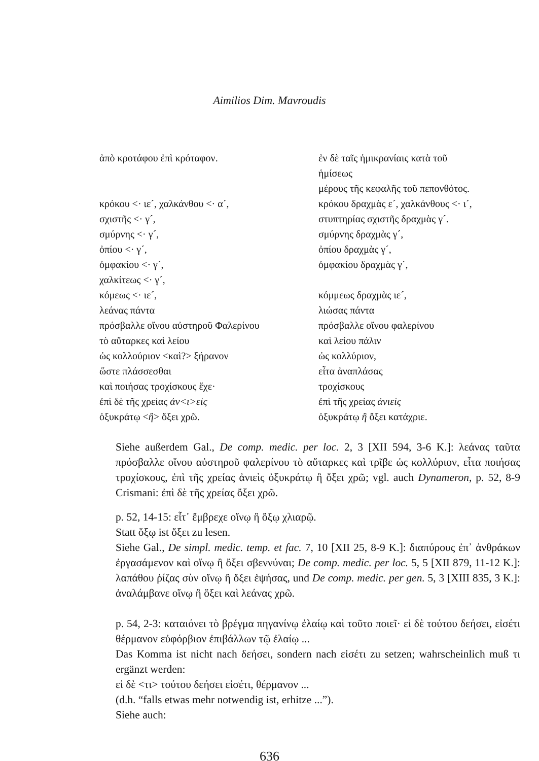Aimilios Dim. Mavroudis
| ἀπὸ κροτάφου ἐπὶ κρόταφον. | ἐν δὲ ταῖς ἡμικρανίαις κατὰ τοῦ ἡμίσεως μέρους τῆς κεφαλῆς τοῦ πεπονθότος. |
| κρόκου <· ιε´, χαλκάνθου <· α´, | κρόκου δραχμὰς ε´, χαλκάνθους <· ι´, |
| σχιστῆς <· γ´, | στυπτηρίας σχιστῆς δραχμὰς γ´. |
| σμύρνης <· γ´, | σμύρνης δραχμὰς γ´, |
| ὀπίου <· γ´, | ὀπίου δραχμὰς γ´, |
| ὀμφακίου <· γ´, | ὀμφακίου δραχμὰς γ´, |
| χαλκίτεως <· γ´, | |
| κόμεως <· ιε´, | κόμμεως δραχμὰς ιε´, |
| λεάνας πάντα | λιώσας πάντα |
| πρόσβαλλε οἴνου αὐστηροῦ Φαλερίνου | πρόσβαλλε οἴνου φαλερίνου |
| τὸ αὔταρκες καὶ λείου | καὶ λείου πάλιν |
| ὡς κολλούριον <καὶ?> ξήρανον | ὡς κολλύριον, |
| ὥστε πλάσσεσθαι | εἶτα ἀναπλάσας |
| καὶ ποιήσας τροχίσκους ἔχε· | τροχίσκους |
| ἐπὶ δὲ τῆς χρείας ἀν<ι>εὶς | ἐπὶ τῆς χρείας ἀνιεὶς |
| ὀξυκράτῳ < ἢ > ὄξει χρῶ. | ὀξυκράτῳ ἢ ὄξει κατάχριε. |
Siehe außerdem Gal., De comp. medic. per loc. 2, 3 [XII 594, 3-6 K.]: λεάνας ταῦτα πρόσβαλλε οἴνου αὐστηροῦ φαλερίνου τὸ αὔταρκες καὶ τρῖβε ὡς κολλύριον, εἶτα ποιήσας τροχίσκους, ἐπὶ τῆς χρείας ἀνιεὶς ὀξυκράτῳ ἢ ὄξει χρῶ; vgl. auch Dynameron, p. 52, 8-9 Crismani: ἐπὶ δὲ τῆς χρείας ὄξει χρῶ.
p. 52, 14-15: εἶτ᾽ ἔμβρεχε οἴνῳ ἢ ὄξῳ χλιαρῷ.
Statt ὄξῳ ist ὄξει zu lesen.
Siehe Gal., De simpl. medic. temp. et fac. 7, 10 [XII 25, 8-9 K.]: διαπύρους ἐπ᾽ ἀνθράκων ἐργασάμενον καὶ οἴνῳ ἢ ὄξει σβεννύναι; De comp. medic. per loc. 5, 5 [XII 879, 11-12 K.]: λαπάθου ῥίζας σὺν οἴνῳ ἢ ὄξει ἑψήσας, und De comp. medic. per gen. 5, 3 [XIII 835, 3 K.]: ἀναλάμβανε οἴνῳ ἢ ὄξει καὶ λεάνας χρῶ.
p. 54, 2-3: καταιόνει τὸ βρέγμα πηγανίνῳ ἐλαίῳ καὶ τοῦτο ποιεῖ· εἰ δὲ τούτου δεήσει, εἰσέτι θέρμανον εὐφόρβιον ἐπιβάλλων τῷ ἐλαίῳ ...
Das Komma ist nicht nach δεήσει, sondern nach εἰσέτι zu setzen; wahrscheinlich muß τι ergänzt werden:
εἰ δὲ <τι> τούτου δεήσει εἰσέτι, θέρμανον ...
(d.h. “falls etwas mehr notwendig ist, erhitze ...”).
Siehe auch:
636